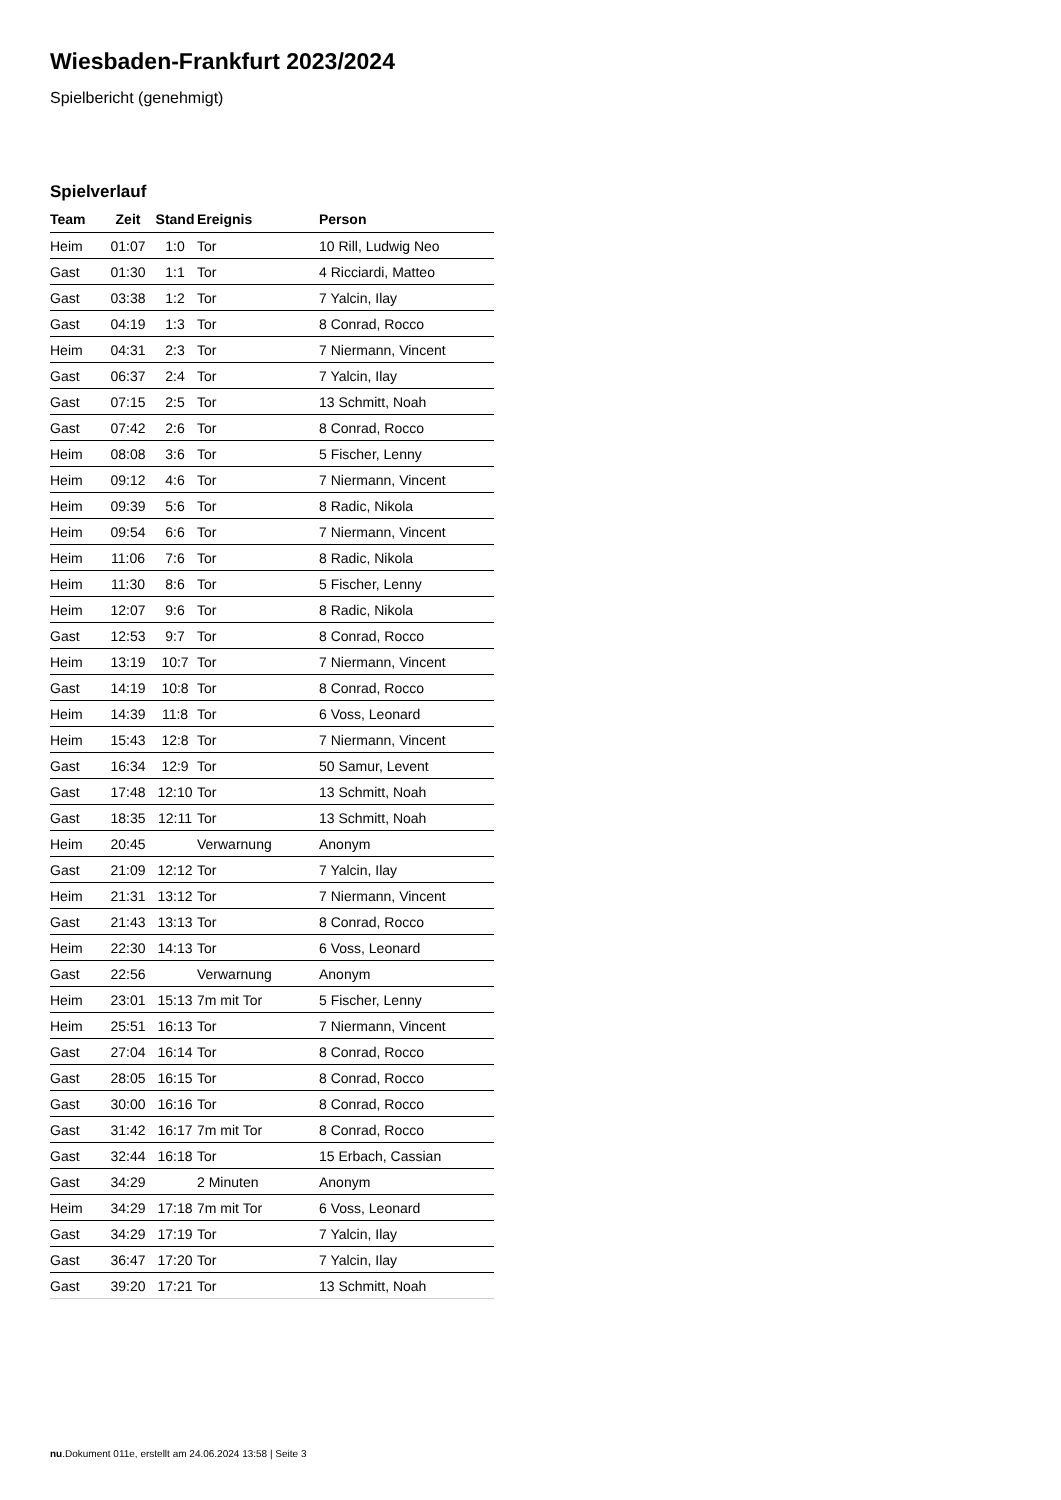Wiesbaden-Frankfurt 2023/2024
Spielbericht (genehmigt)
Spielverlauf
| Team | Zeit | Stand | Ereignis | Person |
| --- | --- | --- | --- | --- |
| Heim | 01:07 | 1:0 | Tor | 10 Rill, Ludwig Neo |
| Gast | 01:30 | 1:1 | Tor | 4 Ricciardi, Matteo |
| Gast | 03:38 | 1:2 | Tor | 7 Yalcin, Ilay |
| Gast | 04:19 | 1:3 | Tor | 8 Conrad, Rocco |
| Heim | 04:31 | 2:3 | Tor | 7 Niermann, Vincent |
| Gast | 06:37 | 2:4 | Tor | 7 Yalcin, Ilay |
| Gast | 07:15 | 2:5 | Tor | 13 Schmitt, Noah |
| Gast | 07:42 | 2:6 | Tor | 8 Conrad, Rocco |
| Heim | 08:08 | 3:6 | Tor | 5 Fischer, Lenny |
| Heim | 09:12 | 4:6 | Tor | 7 Niermann, Vincent |
| Heim | 09:39 | 5:6 | Tor | 8 Radic, Nikola |
| Heim | 09:54 | 6:6 | Tor | 7 Niermann, Vincent |
| Heim | 11:06 | 7:6 | Tor | 8 Radic, Nikola |
| Heim | 11:30 | 8:6 | Tor | 5 Fischer, Lenny |
| Heim | 12:07 | 9:6 | Tor | 8 Radic, Nikola |
| Gast | 12:53 | 9:7 | Tor | 8 Conrad, Rocco |
| Heim | 13:19 | 10:7 | Tor | 7 Niermann, Vincent |
| Gast | 14:19 | 10:8 | Tor | 8 Conrad, Rocco |
| Heim | 14:39 | 11:8 | Tor | 6 Voss, Leonard |
| Heim | 15:43 | 12:8 | Tor | 7 Niermann, Vincent |
| Gast | 16:34 | 12:9 | Tor | 50 Samur, Levent |
| Gast | 17:48 | 12:10 | Tor | 13 Schmitt, Noah |
| Gast | 18:35 | 12:11 | Tor | 13 Schmitt, Noah |
| Heim | 20:45 | | Verwarnung | Anonym |
| Gast | 21:09 | 12:12 | Tor | 7 Yalcin, Ilay |
| Heim | 21:31 | 13:12 | Tor | 7 Niermann, Vincent |
| Gast | 21:43 | 13:13 | Tor | 8 Conrad, Rocco |
| Heim | 22:30 | 14:13 | Tor | 6 Voss, Leonard |
| Gast | 22:56 | | Verwarnung | Anonym |
| Heim | 23:01 | 15:13 | 7m mit Tor | 5 Fischer, Lenny |
| Heim | 25:51 | 16:13 | Tor | 7 Niermann, Vincent |
| Gast | 27:04 | 16:14 | Tor | 8 Conrad, Rocco |
| Gast | 28:05 | 16:15 | Tor | 8 Conrad, Rocco |
| Gast | 30:00 | 16:16 | Tor | 8 Conrad, Rocco |
| Gast | 31:42 | 16:17 | 7m mit Tor | 8 Conrad, Rocco |
| Gast | 32:44 | 16:18 | Tor | 15 Erbach, Cassian |
| Gast | 34:29 | | 2 Minuten | Anonym |
| Heim | 34:29 | 17:18 | 7m mit Tor | 6 Voss, Leonard |
| Gast | 34:29 | 17:19 | Tor | 7 Yalcin, Ilay |
| Gast | 36:47 | 17:20 | Tor | 7 Yalcin, Ilay |
| Gast | 39:20 | 17:21 | Tor | 13 Schmitt, Noah |
nu.Dokument 011e, erstellt am 24.06.2024 13:58 | Seite 3